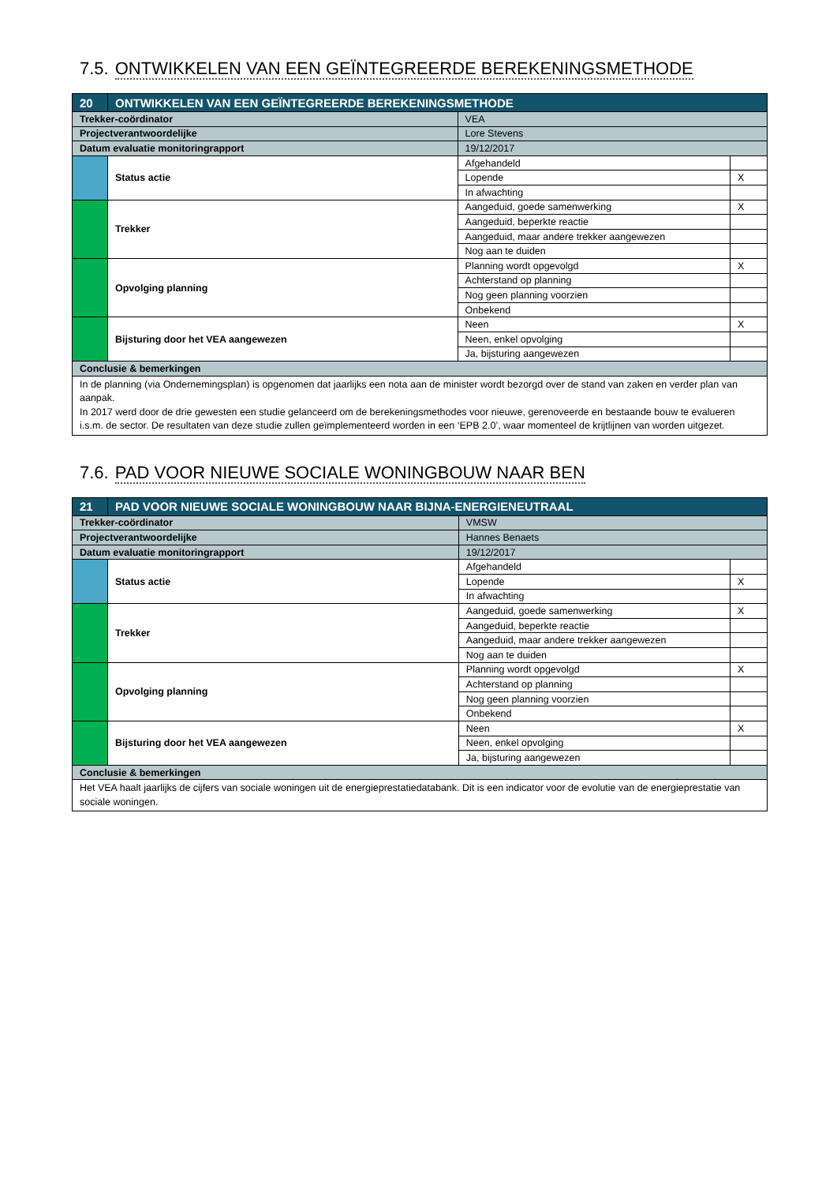7.5. ONTWIKKELEN VAN EEN GEÏNTEGREERDE BEREKENINGSMETHODE
| 20 | ONTWIKKELEN VAN EEN GEÏNTEGREERDE BEREKENINGSMETHODE | | | |
| Trekker-coördinator | | VEA | | |
| Projectverantwoordelijke | | Lore Stevens | | |
| Datum evaluatie monitoringrapport | | 19/12/2017 | | |
| | Status actie | | Afgehandeld | |
| | | | Lopende | X |
| | | | In afwachting | |
| | Trekker | | Aangeduid, goede samenwerking | X |
| | | | Aangeduid, beperkte reactie | |
| | | | Aangeduid, maar andere trekker aangewezen | |
| | | | Nog aan te duiden | |
| | Opvolging planning | | Planning wordt opgevolgd | X |
| | | | Achterstand op planning | |
| | | | Nog geen planning voorzien | |
| | | | Onbekend | |
| | Bijsturing door het VEA aangewezen | | Neen | X |
| | | | Neen, enkel opvolging | |
| | | | Ja, bijsturing aangewezen | |
| Conclusie & bemerkingen | | | | |
| In de planning (via Ondernemingsplan) is opgenomen dat jaarlijks een nota aan de minister wordt bezorgd over de stand van zaken en verder plan van aanpak. In 2017 werd door de drie gewesten een studie gelanceerd om de berekeningsmethodes voor nieuwe, gerenoveerde en bestaande bouw te evalueren i.s.m. de sector. De resultaten van deze studie zullen geïmplementeerd worden in een ‘EPB 2.0’, waar momenteel de krijtlijnen van worden uitgezet. | | | | |
7.6. PAD VOOR NIEUWE SOCIALE WONINGBOUW NAAR BEN
| 21 | PAD VOOR NIEUWE SOCIALE WONINGBOUW NAAR BIJNA-ENERGIENEUTRAAL | | | |
| Trekker-coördinator | | VMSW | | |
| Projectverantwoordelijke | | Hannes Benaets | | |
| Datum evaluatie monitoringrapport | | 19/12/2017 | | |
| | Status actie | | Afgehandeld | |
| | | | Lopende | X |
| | | | In afwachting | |
| | Trekker | | Aangeduid, goede samenwerking | X |
| | | | Aangeduid, beperkte reactie | |
| | | | Aangeduid, maar andere trekker aangewezen | |
| | | | Nog aan te duiden | |
| | Opvolging planning | | Planning wordt opgevolgd | X |
| | | | Achterstand op planning | |
| | | | Nog geen planning voorzien | |
| | | | Onbekend | |
| | Bijsturing door het VEA aangewezen | | Neen | X |
| | | | Neen, enkel opvolging | |
| | | | Ja, bijsturing aangewezen | |
| Conclusie & bemerkingen | | | | |
| Het VEA haalt jaarlijks de cijfers van sociale woningen uit de energieprestatiedatabank. Dit is een indicator voor de evolutie van de energieprestatie van sociale woningen. | | | | |